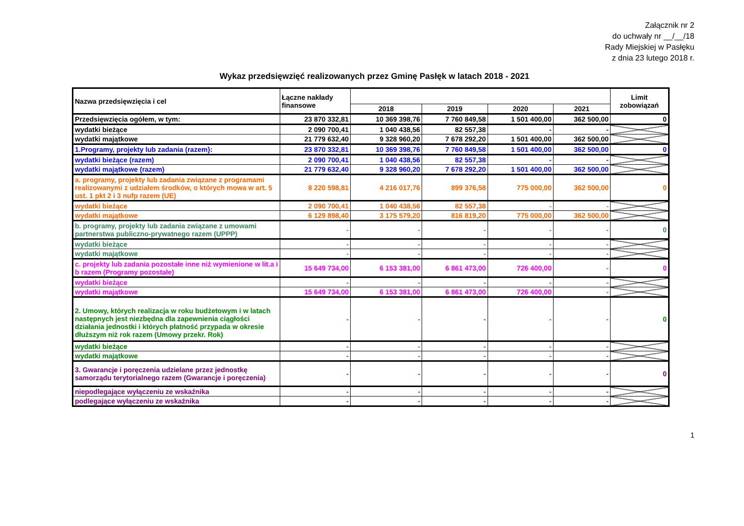Załącznik nr 2
do uchwały nr __/__/18
Rady Miejskiej w Pasłęku
z dnia 23 lutego 2018 r.
Wykaz przedsięwzięć realizowanych przez Gminę Pasłęk w latach 2018 - 2021
| Nazwa przedsięwzięcia i cel | Łączne nakłady finansowe | | | | | Limit zobowiązań |
| --- | --- | --- | --- | --- | --- | --- |
| | | 2018 | 2019 | 2020 | 2021 | |
| Przedsięwzięcia ogółem, w tym: | 23 870 332,81 | 10 369 398,76 | 7 760 849,58 | 1 501 400,00 | 362 500,00 | 0 |
| wydatki bieżące | 2 090 700,41 | 1 040 438,56 | 82 557,38 | - | - | |
| wydatki majątkowe | 21 779 632,40 | 9 328 960,20 | 7 678 292,20 | 1 501 400,00 | 362 500,00 | |
| 1.Programy, projekty lub zadania (razem}: | 23 870 332,81 | 10 369 398,76 | 7 760 849,58 | 1 501 400,00 | 362 500,00 | 0 |
| wydatki bieżące (razem) | 2 090 700,41 | 1 040 438,56 | 82 557,38 | - | - | |
| wydatki majątkowe (razem) | 21 779 632,40 | 9 328 960,20 | 7 678 292,20 | 1 501 400,00 | 362 500,00 | |
| a. programy, projekty lub zadania związane z programami realizowanymi z udziałem środków, o których mowa w art. 5 ust. 1 pkt 2 i 3 nufp razem (UE) | 8 220 598,81 | 4 216 017,76 | 899 376,58 | 775 000,00 | 362 500,00 | 0 |
| wydatki bieżące | 2 090 700,41 | 1 040 438,56 | 82 557,38 | - | - | |
| wydatki majątkowe | 6 129 898,40 | 3 175 579,20 | 816 819,20 | 775 000,00 | 362 500,00 | |
| b. programy, projekty lub zadania związane z umowami partnerstwa publiczno-prywatnego razem (UPPP) | - | - | - | - | - | 0 |
| wydatki bieżące | - | - | - | - | - | |
| wydatki majątkowe | - | - | - | - | - | |
| c. projekty lub zadania pozostałe inne niż wymienione w lit.a i b razem (Programy pozostałe) | 15 649 734,00 | 6 153 381,00 | 6 861 473,00 | 726 400,00 | - | 0 |
| wydatki bieżące | - | - | - | - | - | |
| wydatki majątkowe | 15 649 734,00 | 6 153 381,00 | 6 861 473,00 | 726 400,00 | - | |
| 2. Umowy, których realizacja w roku budżetowym i w latach następnych jest niezbędna dla zapewnienia ciągłości działania jednostki i których płatność przypada w okresie dłuższym niż rok razem (Umowy przekr. Rok) | - | - | - | - | - | 0 |
| wydatki bieżące | - | - | - | - | - | |
| wydatki majątkowe | - | - | - | - | - | |
| 3. Gwarancje i poręczenia udzielane przez jednostkę samorządu terytorialnego razem (Gwarancje i poręczenia) | - | - | - | - | - | 0 |
| niepodlegające wyłączeniu ze wskaźnika | - | - | - | - | - | |
| podlegające wyłączeniu ze wskaźnika | - | - | - | - | - | |
1